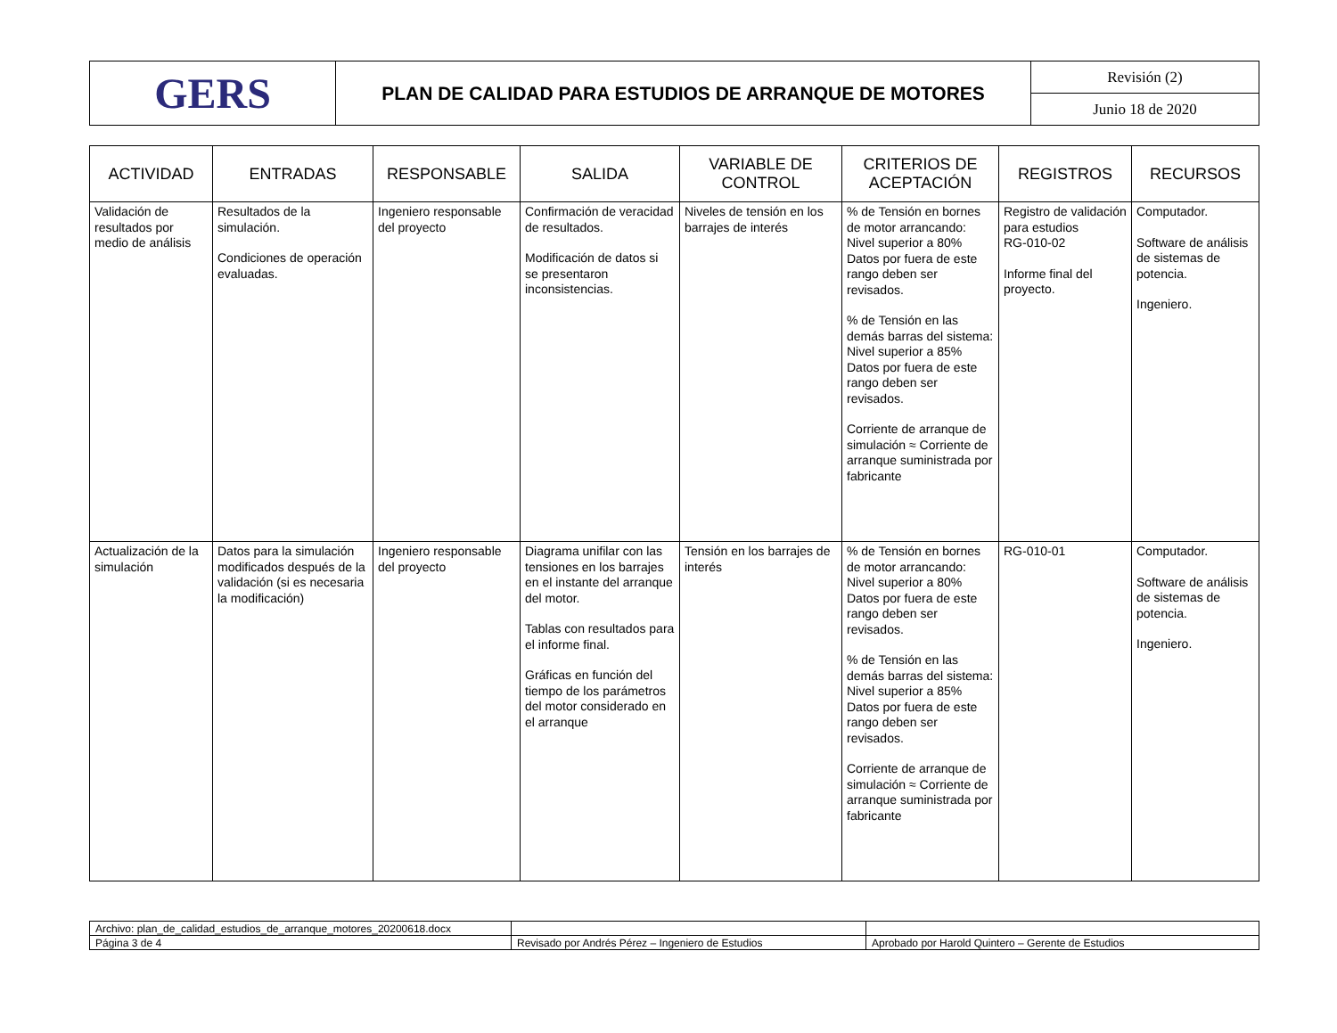| GERS | PLAN DE CALIDAD PARA ESTUDIOS DE ARRANQUE DE MOTORES | Revisión (2) |
| | | Junio 18 de 2020 |
| ACTIVIDAD | ENTRADAS | RESPONSABLE | SALIDA | VARIABLE DE CONTROL | CRITERIOS DE ACEPTACIÓN | REGISTROS | RECURSOS |
| --- | --- | --- | --- | --- | --- | --- | --- |
| Validación de resultados por medio de análisis | Resultados de la simulación. Condiciones de operación evaluadas. | Ingeniero responsable del proyecto | Confirmación de veracidad de resultados. Modificación de datos si se presentaron inconsistencias. | Niveles de tensión en los barrajes de interés | % de Tensión en bornes de motor arrancando: Nivel superior a 80% Datos por fuera de este rango deben ser revisados. % de Tensión en las demás barras del sistema: Nivel superior a 85% Datos por fuera de este rango deben ser revisados. Corriente de arranque de simulación ≈ Corriente de arranque suministrada por fabricante | Registro de validación para estudios RG-010-02 Informe final del proyecto. | Computador. Software de análisis de sistemas de potencia. Ingeniero. |
| Actualización de la simulación | Datos para la simulación modificados después de la validación (si es necesaria la modificación) | Ingeniero responsable del proyecto | Diagrama unifilar con las tensiones en los barrajes en el instante del arranque del motor. Tablas con resultados para el informe final. Gráficas en función del tiempo de los parámetros del motor considerado en el arranque | Tensión en los barrajes de interés | % de Tensión en bornes de motor arrancando: Nivel superior a 80% Datos por fuera de este rango deben ser revisados. % de Tensión en las demás barras del sistema: Nivel superior a 85% Datos por fuera de este rango deben ser revisados. Corriente de arranque de simulación ≈ Corriente de arranque suministrada por fabricante | RG-010-01 | Computador. Software de análisis de sistemas de potencia. Ingeniero. |
| Archivo: plan_de_calidad_estudios_de_arranque_motores_20200618.docx | | |
| Página 3 de 4 | Revisado por Andrés Pérez – Ingeniero de Estudios | Aprobado por Harold Quintero – Gerente de Estudios |